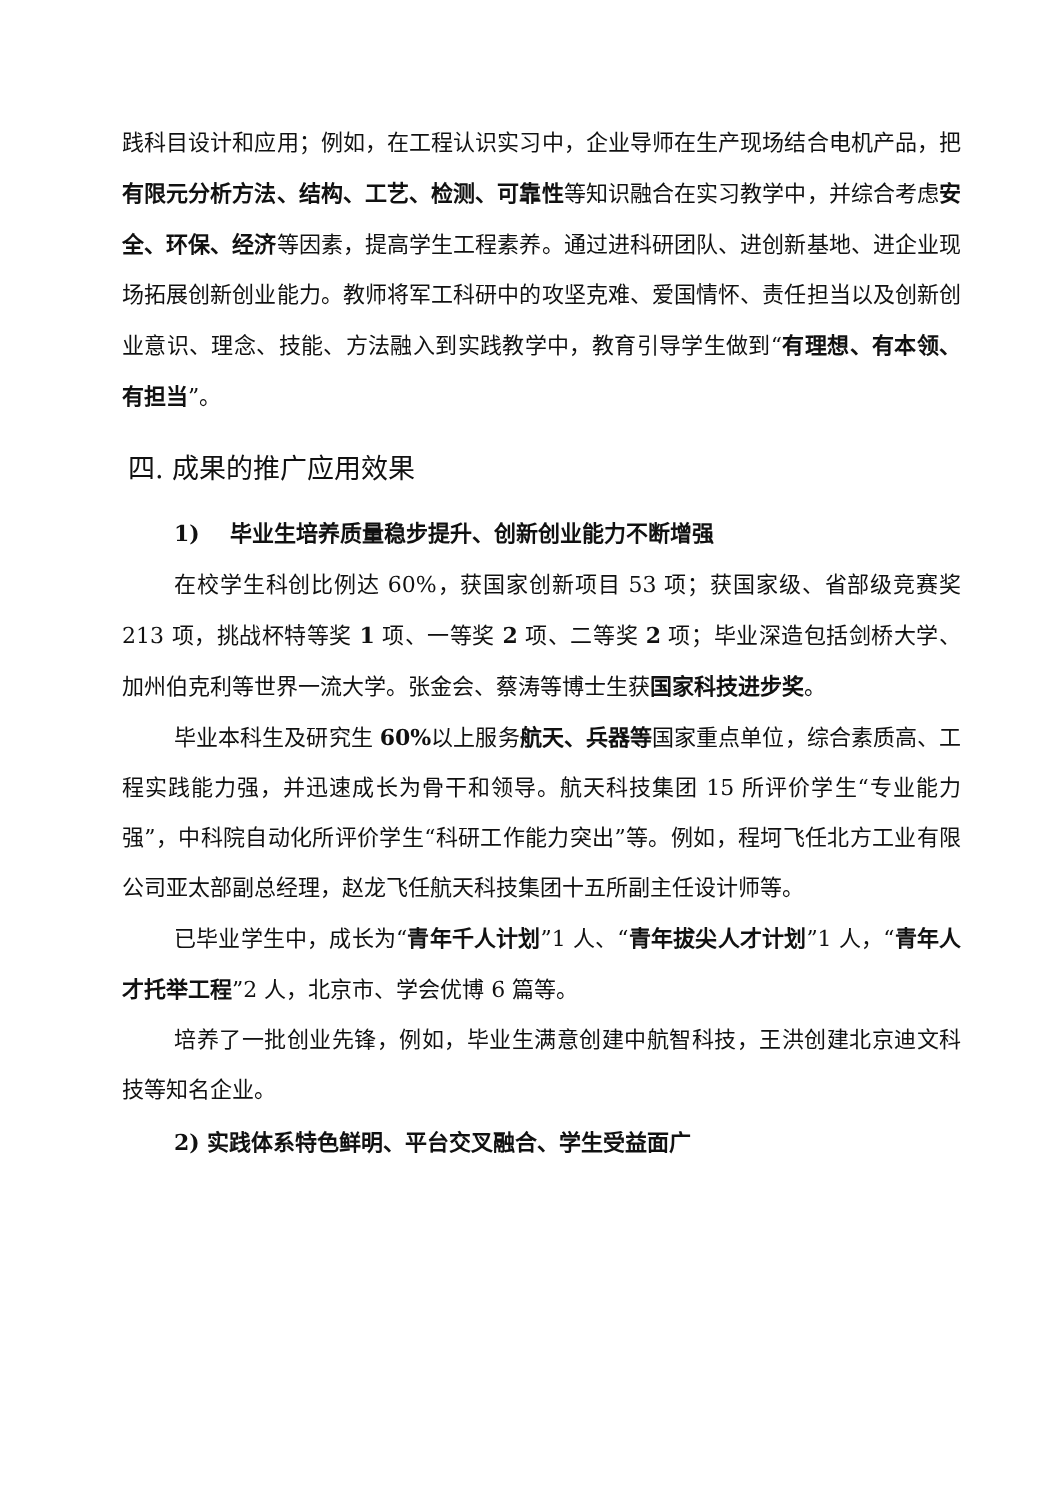践科目设计和应用；例如，在工程认识实习中，企业导师在生产现场结合电机产品，把有限元分析方法、结构、工艺、检测、可靠性等知识融合在实习教学中，并综合考虑安全、环保、经济等因素，提高学生工程素养。通过进科研团队、进创新基地、进企业现场拓展创新创业能力。教师将军工科研中的攻坚克难、爱国情怀、责任担当以及创新创业意识、理念、技能、方法融入到实践教学中，教育引导学生做到“有理想、有本领、有担当”。
四. 成果的推广应用效果
1) 毕业生培养质量稳步提升、创新创业能力不断增强
在校学生科创比例达 60%，获国家创新项目 53 项；获国家级、省部级竞赛奖 213 项，挑战杯特等奖 1 项、一等奖 2 项、二等奖 2 项；毕业深造包括剑桥大学、加州伯克利等世界一流大学。张金会、蔡涛等博士生获国家科技进步奖。
毕业本科生及研究生 60% 以上服务航天、兵器等国家重点单位，综合素质高、工程实践能力强，并迅速成长为骨干和领导。航天科技集团 15 所评价学生“专业能力强”，中科院自动化所评价学生“科研工作能力突出”等。例如，程坷飞任北方工业有限公司亚太部副总经理，赵龙飞任航天科技集团十五所副主任设计师等。
已毕业学生中，成长为“青年千人计划”1 人、“青年拔尖人才计划”1 人，“青年人才托举工程”2 人，北京市、学会优博 6 篇等。
培养了一批创业先锋，例如，毕业生满意创建中航智科技，王洪创建北京迪文科技等知名企业。
2) 实践体系特色鲜明、平台交叉融合、学生受益面广